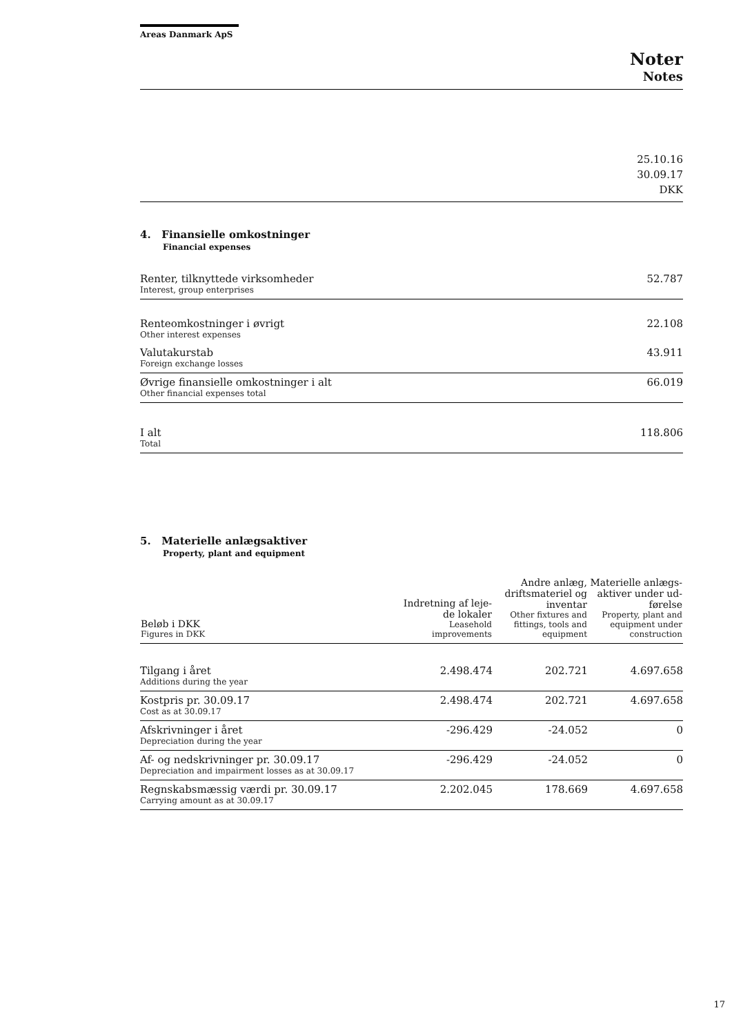Areas Danmark ApS
Noter
Notes
25.10.16
30.09.17
DKK
4. Finansielle omkostninger
Financial expenses
| Renter, tilknyttede virksomheder Interest, group enterprises | 52.787 |
| Renteomkostninger i øvrigt Other interest expenses | 22.108 |
| Valutakurstab Foreign exchange losses | 43.911 |
| Øvrige finansielle omkostninger i alt Other financial expenses total | 66.019 |
| I alt Total | 118.806 |
5. Materielle anlægsaktiver
Property, plant and equipment
| Beløb i DKK Figures in DKK | Indretning af leje-de lokaler Leasehold improvements | Andre anlæg, driftsmateriel og inventar Other fixtures and fittings, tools and equipment | Materielle anlægs-aktiver under ud-førelse Property, plant and equipment under construction |
| --- | --- | --- | --- |
| Tilgang i året Additions during the year | 2.498.474 | 202.721 | 4.697.658 |
| Kostpris pr. 30.09.17 Cost as at 30.09.17 | 2.498.474 | 202.721 | 4.697.658 |
| Afskrivninger i året Depreciation during the year | -296.429 | -24.052 | 0 |
| Af- og nedskrivninger pr. 30.09.17 Depreciation and impairment losses as at 30.09.17 | -296.429 | -24.052 | 0 |
| Regnskabsmæssig værdi pr. 30.09.17 Carrying amount as at 30.09.17 | 2.202.045 | 178.669 | 4.697.658 |
17